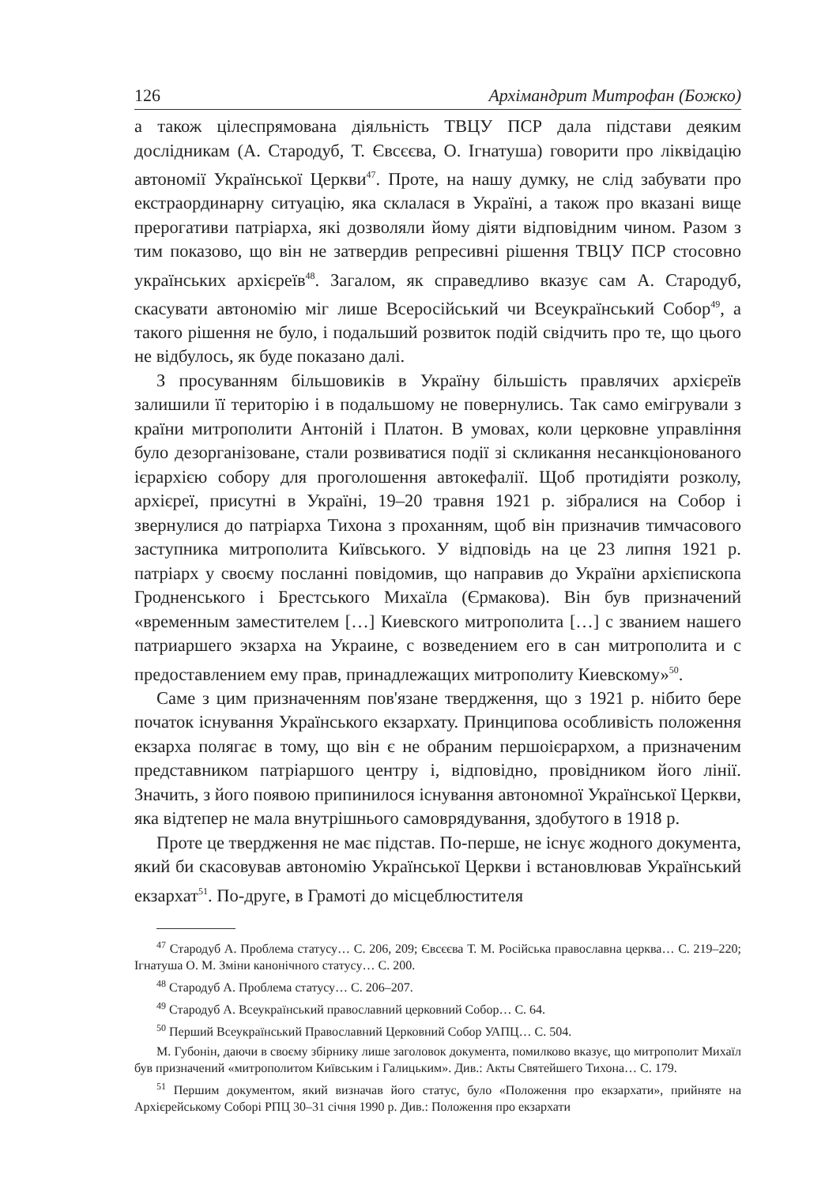126 Архімандрит Митрофан (Божко)
а також цілеспрямована діяльність ТВЦУ ПСР дала підстави деяким дослідникам (А. Стародуб, Т. Євсєєва, О. Ігнатуша) говорити про ліквідацію автономії Української Церкви<sup>47</sup>. Проте, на нашу думку, не слід забувати про екстраординарну ситуацію, яка склалася в Україні, а також про вказані вище прерогативи патріарха, які дозволяли йому діяти відповідним чином. Разом з тим показово, що він не затвердив репресивні рішення ТВЦУ ПСР стосовно українських архієреїв<sup>48</sup>. Загалом, як справедливо вказує сам А. Стародуб, скасувати автономію міг лише Всеросійський чи Всеукраїнський Собор<sup>49</sup>, а такого рішення не було, і подальший розвиток подій свідчить про те, що цього не відбулось, як буде показано далі.
З просуванням більшовиків в Україну більшість правлячих архієреїв залишили її територію і в подальшому не повернулись. Так само емігрували з країни митрополити Антоній і Платон. В умовах, коли церковне управління було дезорганізоване, стали розвиватися події зі скликання несанкціонованого ієрархією собору для проголошення автокефалії. Щоб протидіяти розколу, архієреї, присутні в Україні, 19–20 травня 1921 р. зібралися на Собор і звернулися до патріарха Тихона з проханням, щоб він призначив тимчасового заступника митрополита Київського. У відповідь на це 23 липня 1921 р. патріарх у своєму посланні повідомив, що направив до України архієпископа Гродненського і Брестського Михаїла (Єрмакова). Він був призначений «временным заместителем […] Киевского митрополита […] с званием нашего патриаршего экзарха на Украине, с возведением его в сан митрополита и с предоставлением ему прав, принадлежащих митрополиту Киевскому»<sup>50</sup>.
Саме з цим призначенням пов'язане твердження, що з 1921 р. нібито бере початок існування Українського екзархату. Принципова особливість положення екзарха полягає в тому, що він є не обраним першоієрархом, а призначеним представником патріаршого центру і, відповідно, провідником його лінії. Значить, з його появою припинилося існування автономної Української Церкви, яка відтепер не мала внутрішнього самоврядування, здобутого в 1918 р.
Проте це твердження не має підстав. По-перше, не існує жодного документа, який би скасовував автономію Української Церкви і встановлював Український екзархат<sup>51</sup>. По-друге, в Грамоті до місцеблюстителя
<sup>47</sup> Стародуб А. Проблема статусу… С. 206, 209; Євсєєва Т. М. Російська православна церква… С. 219–220; Ігнатуша О. М. Зміни канонічного статусу… С. 200.
<sup>48</sup> Стародуб А. Проблема статусу… С. 206–207.
<sup>49</sup> Стародуб А. Всеукраїнський православний церковний Собор… С. 64.
<sup>50</sup> Перший Всеукраїнський Православний Церковний Собор УАПЦ… С. 504.
М. Губонін, даючи в своєму збірнику лише заголовок документа, помилково вказує, що митрополит Михаїл був призначений «митрополитом Київським і Галицьким». Див.: Акты Святейшего Тихона… С. 179.
<sup>51</sup> Першим документом, який визначав його статус, було «Положення про екзархати», прийняте на Архієрейському Соборі РПЦ 30–31 січня 1990 р. Див.: Положення про екзархати